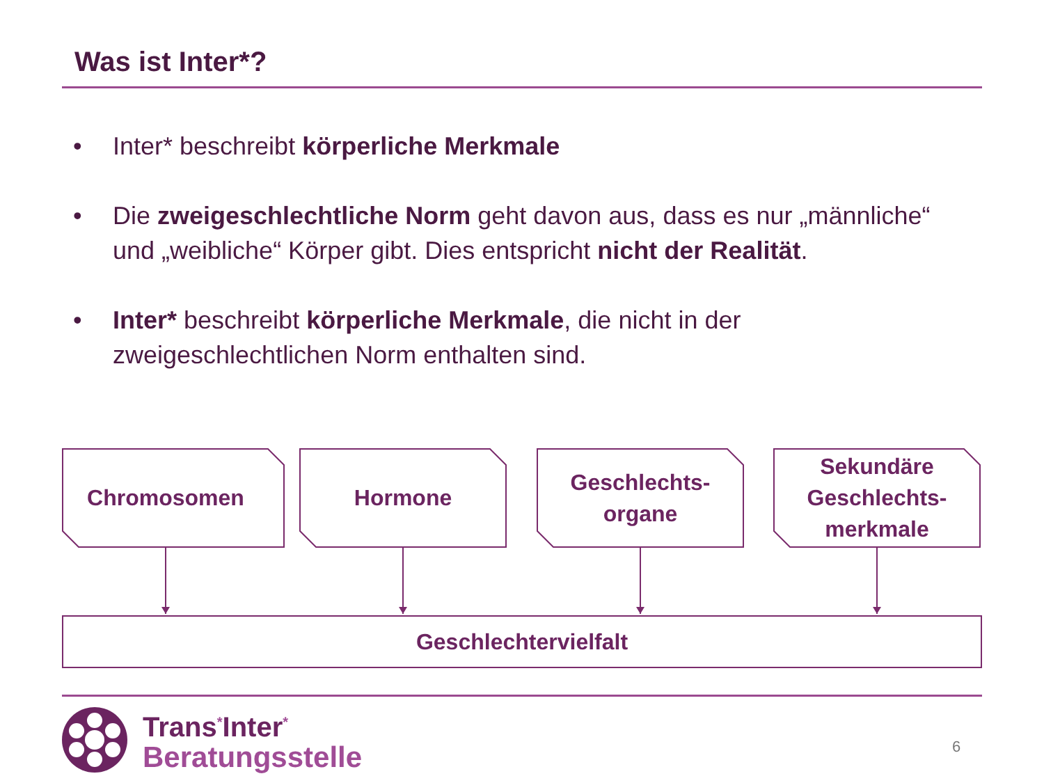Was ist Inter*?
• Inter* beschreibt körperliche Merkmale
• Die zweigeschlechtliche Norm geht davon aus, dass es nur „männliche“ und „weibliche“ Körper gibt. Dies entspricht nicht der Realität.
• Inter* beschreibt körperliche Merkmale, die nicht in der zweigeschlechtlichen Norm enthalten sind.
Chromosomen Hormone
Geschlechts-
organe
Sekundäre
Geschlechts-
merkmale
Geschlechtervielfalt
Trans<sup>*</sup>Inter<sup>*</sup>
Beratungsstelle
6